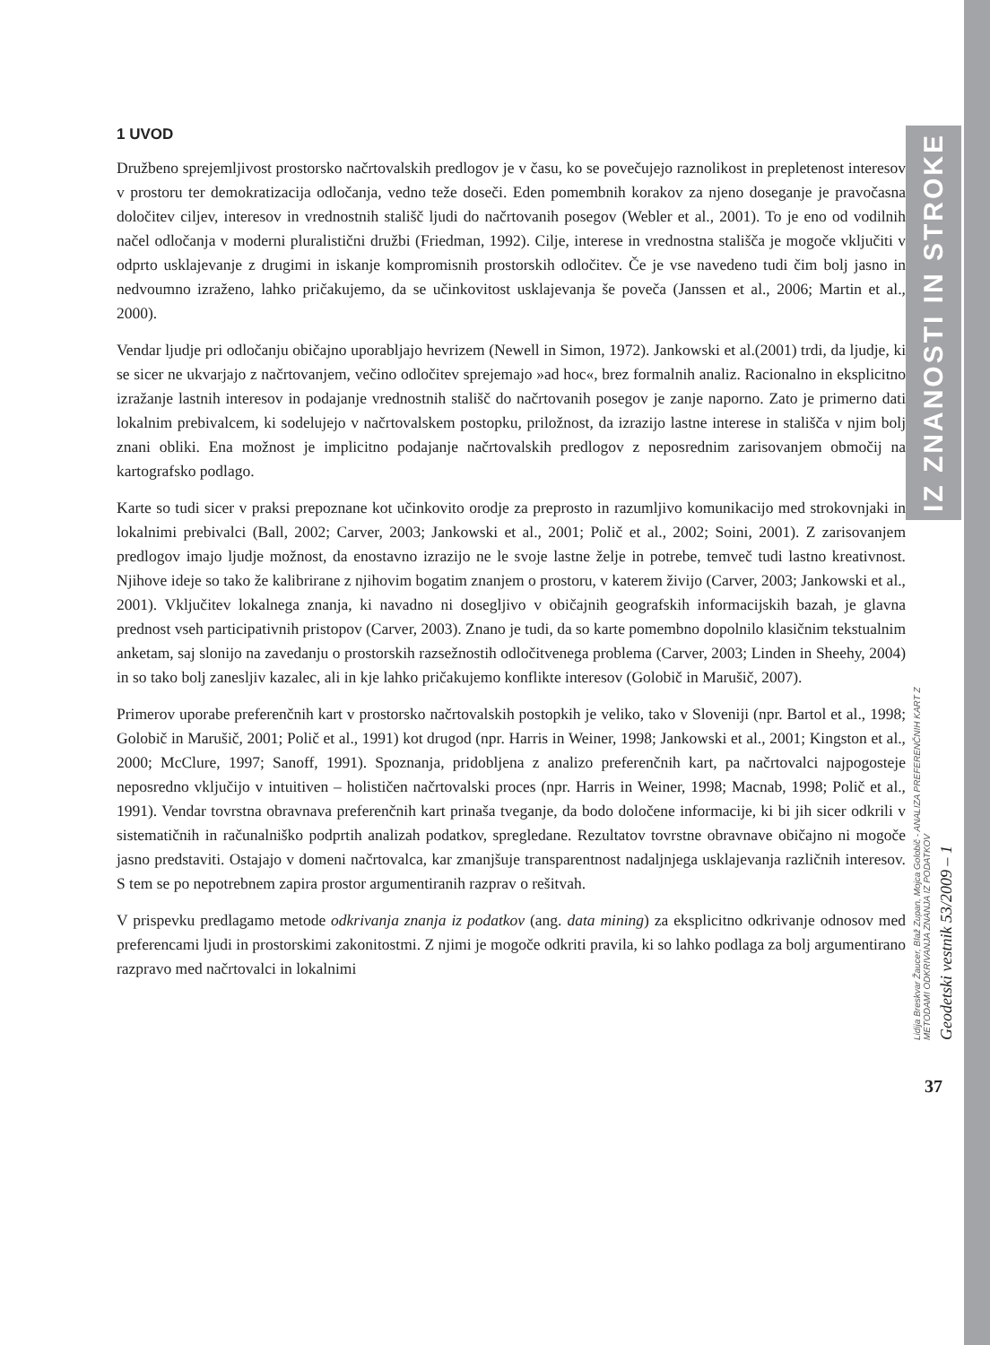1 UVOD
Družbeno sprejemljivost prostorsko načrtovalskih predlogov je v času, ko se povečujejo raznolikost in prepletenost interesov v prostoru ter demokratizacija odločanja, vedno teže doseči. Eden pomembnih korakov za njeno doseganje je pravočasna določitev ciljev, interesov in vrednostnih stališč ljudi do načrtovanih posegov (Webler et al., 2001). To je eno od vodilnih načel odločanja v moderni pluralistični družbi (Friedman, 1992). Cilje, interese in vrednostna stališča je mogoče vključiti v odprto usklajevanje z drugimi in iskanje kompromisnih prostorskih odločitev. Če je vse navedeno tudi čim bolj jasno in nedvoumno izraženo, lahko pričakujemo, da se učinkovitost usklajevanja še poveča (Janssen et al., 2006; Martin et al., 2000).
Vendar ljudje pri odločanju običajno uporabljajo hevrizem (Newell in Simon, 1972). Jankowski et al.(2001) trdi, da ljudje, ki se sicer ne ukvarjajo z načrtovanjem, večino odločitev sprejemajo »ad hoc«, brez formalnih analiz. Racionalno in eksplicitno izražanje lastnih interesov in podajanje vrednostnih stališč do načrtovanih posegov je zanje naporno. Zato je primerno dati lokalnim prebivalcem, ki sodelujejo v načrtovalskem postopku, priložnost, da izrazijo lastne interese in stališča v njim bolj znani obliki. Ena možnost je implicitno podajanje načrtovalskih predlogov z neposrednim zarisovanjem območij na kartografsko podlago.
Karte so tudi sicer v praksi prepoznane kot učinkovito orodje za preprosto in razumljivo komunikacijo med strokovnjaki in lokalnimi prebivalci (Ball, 2002; Carver, 2003; Jankowski et al., 2001; Polič et al., 2002; Soini, 2001). Z zarisovanjem predlogov imajo ljudje možnost, da enostavno izrazijo ne le svoje lastne želje in potrebe, temveč tudi lastno kreativnost. Njihove ideje so tako že kalibrirane z njihovim bogatim znanjem o prostoru, v katerem živijo (Carver, 2003; Jankowski et al., 2001). Vključitev lokalnega znanja, ki navadno ni dosegljivo v običajnih geografskih informacijskih bazah, je glavna prednost vseh participativnih pristopov (Carver, 2003). Znano je tudi, da so karte pomembno dopolnilo klasičnim tekstualnim anketam, saj slonijo na zavedanju o prostorskih razsežnostih odločitvenega problema (Carver, 2003; Linden in Sheehy, 2004) in so tako bolj zanesljiv kazalec, ali in kje lahko pričakujemo konflikte interesov (Golobič in Marušič, 2007).
Primerov uporabe preferenčnih kart v prostorsko načrtovalskih postopkih je veliko, tako v Sloveniji (npr. Bartol et al., 1998; Golobič in Marušič, 2001; Polič et al., 1991) kot drugod (npr. Harris in Weiner, 1998; Jankowski et al., 2001; Kingston et al., 2000; McClure, 1997; Sanoff, 1991). Spoznanja, pridobljena z analizo preferenčnih kart, pa načrtovalci najpogosteje neposredno vključijo v intuitiven – holističen načrtovalski proces (npr. Harris in Weiner, 1998; Macnab, 1998; Polič et al., 1991). Vendar tovrstna obravnava preferenčnih kart prinaša tveganje, da bodo določene informacije, ki bi jih sicer odkrili v sistematičnih in računalniško podprtih analizah podatkov, spregledane. Rezultatov tovrstne obravnave običajno ni mogoče jasno predstaviti. Ostajajo v domeni načrtovalca, kar zmanjšuje transparentnost nadaljnjega usklajevanja različnih interesov. S tem se po nepotrebnem zapira prostor argumentiranih razprav o rešitvah.
V prispevku predlagamo metode odkrivanja znanja iz podatkov (ang. data mining) za eksplicitno odkrivanje odnosov med preferencami ljudi in prostorskimi zakonitostmi. Z njimi je mogoče odkriti pravila, ki so lahko podlaga za bolj argumentirano razpravo med načrtovalci in lokalnimi
IZ ZNANOSTI IN STROKE
Lidija Breskvar Žaucer, Blaž Zupan, Mojca Golobič - ANALIZA PREFERENČNIH KART Z METODAMI ODKRIVANJA ZNANJA IZ PODATKOV
Geodetski vestnik 53/2009 – 1
37